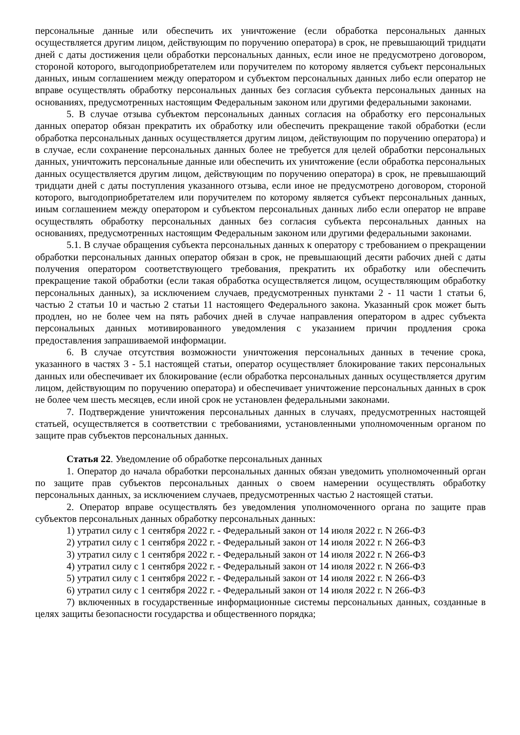персональные данные или обеспечить их уничтожение (если обработка персональных данных осуществляется другим лицом, действующим по поручению оператора) в срок, не превышающий тридцати дней с даты достижения цели обработки персональных данных, если иное не предусмотрено договором, стороной которого, выгодоприобретателем или поручителем по которому является субъект персональных данных, иным соглашением между оператором и субъектом персональных данных либо если оператор не вправе осуществлять обработку персональных данных без согласия субъекта персональных данных на основаниях, предусмотренных настоящим Федеральным законом или другими федеральными законами.
5. В случае отзыва субъектом персональных данных согласия на обработку его персональных данных оператор обязан прекратить их обработку или обеспечить прекращение такой обработки (если обработка персональных данных осуществляется другим лицом, действующим по поручению оператора) и в случае, если сохранение персональных данных более не требуется для целей обработки персональных данных, уничтожить персональные данные или обеспечить их уничтожение (если обработка персональных данных осуществляется другим лицом, действующим по поручению оператора) в срок, не превышающий тридцати дней с даты поступления указанного отзыва, если иное не предусмотрено договором, стороной которого, выгодоприобретателем или поручителем по которому является субъект персональных данных, иным соглашением между оператором и субъектом персональных данных либо если оператор не вправе осуществлять обработку персональных данных без согласия субъекта персональных данных на основаниях, предусмотренных настоящим Федеральным законом или другими федеральными законами.
5.1. В случае обращения субъекта персональных данных к оператору с требованием о прекращении обработки персональных данных оператор обязан в срок, не превышающий десяти рабочих дней с даты получения оператором соответствующего требования, прекратить их обработку или обеспечить прекращение такой обработки (если такая обработка осуществляется лицом, осуществляющим обработку персональных данных), за исключением случаев, предусмотренных пунктами 2 - 11 части 1 статьи 6, частью 2 статьи 10 и частью 2 статьи 11 настоящего Федерального закона. Указанный срок может быть продлен, но не более чем на пять рабочих дней в случае направления оператором в адрес субъекта персональных данных мотивированного уведомления с указанием причин продления срока предоставления запрашиваемой информации.
6. В случае отсутствия возможности уничтожения персональных данных в течение срока, указанного в частях 3 - 5.1 настоящей статьи, оператор осуществляет блокирование таких персональных данных или обеспечивает их блокирование (если обработка персональных данных осуществляется другим лицом, действующим по поручению оператора) и обеспечивает уничтожение персональных данных в срок не более чем шесть месяцев, если иной срок не установлен федеральными законами.
7. Подтверждение уничтожения персональных данных в случаях, предусмотренных настоящей статьей, осуществляется в соответствии с требованиями, установленными уполномоченным органом по защите прав субъектов персональных данных.
Статья 22. Уведомление об обработке персональных данных
1. Оператор до начала обработки персональных данных обязан уведомить уполномоченный орган по защите прав субъектов персональных данных о своем намерении осуществлять обработку персональных данных, за исключением случаев, предусмотренных частью 2 настоящей статьи.
2. Оператор вправе осуществлять без уведомления уполномоченного органа по защите прав субъектов персональных данных обработку персональных данных:
1) утратил силу с 1 сентября 2022 г. - Федеральный закон от 14 июля 2022 г. N 266-ФЗ
2) утратил силу с 1 сентября 2022 г. - Федеральный закон от 14 июля 2022 г. N 266-ФЗ
3) утратил силу с 1 сентября 2022 г. - Федеральный закон от 14 июля 2022 г. N 266-ФЗ
4) утратил силу с 1 сентября 2022 г. - Федеральный закон от 14 июля 2022 г. N 266-ФЗ
5) утратил силу с 1 сентября 2022 г. - Федеральный закон от 14 июля 2022 г. N 266-ФЗ
6) утратил силу с 1 сентября 2022 г. - Федеральный закон от 14 июля 2022 г. N 266-ФЗ
7) включенных в государственные информационные системы персональных данных, созданные в целях защиты безопасности государства и общественного порядка;